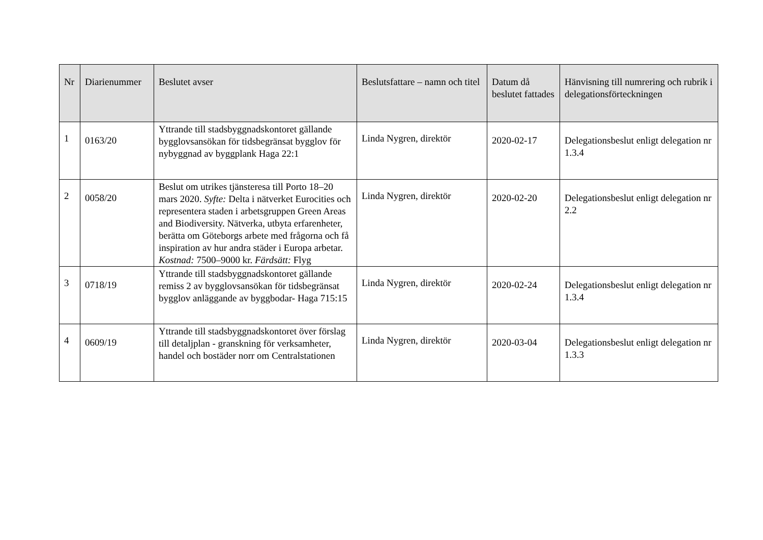| Nr | Diarienummer | Beslutet avser | Beslutsfattare – namn och titel | Datum då beslutet fattades | Hänvisning till numrering och rubrik i delegationsförteckningen |
| --- | --- | --- | --- | --- | --- |
| 1 | 0163/20 | Yttrande till stadsbyggnadskontoret gällande bygglovsansökan för tidsbegränsat bygglov för nybyggnad av byggplank Haga 22:1 | Linda Nygren, direktör | 2020-02-17 | Delegationsbeslut enligt delegation nr 1.3.4 |
| 2 | 0058/20 | Beslut om utrikes tjänsteresa till Porto 18–20 mars 2020. Syfte: Delta i nätverket Eurocities och representera staden i arbetsgruppen Green Areas and Biodiversity. Nätverka, utbyta erfarenheter, berätta om Göteborgs arbete med frågorna och få inspiration av hur andra städer i Europa arbetar. Kostnad: 7500–9000 kr. Färdsätt: Flyg | Linda Nygren, direktör | 2020-02-20 | Delegationsbeslut enligt delegation nr 2.2 |
| 3 | 0718/19 | Yttrande till stadsbyggnadskontoret gällande remiss 2 av bygglovsansökan för tidsbegränsat bygglov anläggande av byggbodar- Haga 715:15 | Linda Nygren, direktör | 2020-02-24 | Delegationsbeslut enligt delegation nr 1.3.4 |
| 4 | 0609/19 | Yttrande till stadsbyggnadskontoret över förslag till detaljplan - granskning för verksamheter, handel och bostäder norr om Centralstationen | Linda Nygren, direktör | 2020-03-04 | Delegationsbeslut enligt delegation nr 1.3.3 |